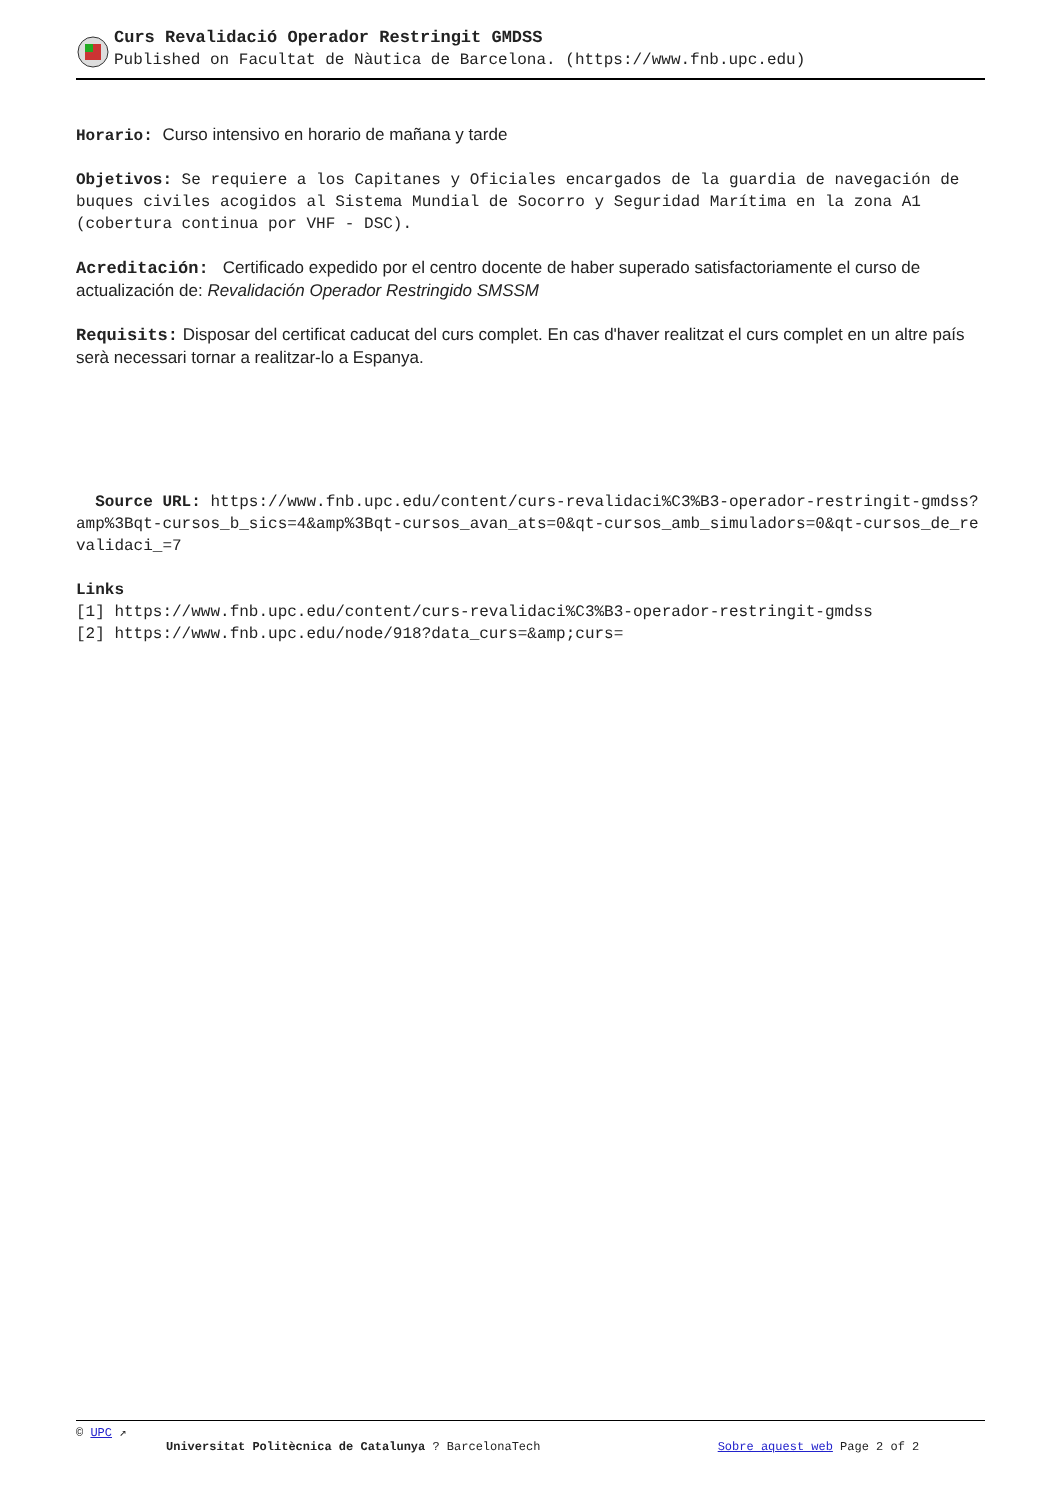Curs Revalidació Operador Restringit GMDSS
Published on Facultat de Nàutica de Barcelona. (https://www.fnb.upc.edu)
Horario: Curso intensivo en horario de mañana y tarde
Objetivos: Se requiere a los Capitanes y Oficiales encargados de la guardia de navegación de buques civiles acogidos al Sistema Mundial de Socorro y Seguridad Marítima en la zona A1 (cobertura continua por VHF - DSC).
Acreditación: Certificado expedido por el centro docente de haber superado satisfactoriamente el curso de actualización de: Revalidación Operador Restringido SMSSM
Requisits: Disposar del certificat caducat del curs complet. En cas d'haver realitzat el curs complet en un altre país serà necessari tornar a realitzar-lo a Espanya.
Source URL: https://www.fnb.upc.edu/content/curs-revalidaci%C3%B3-operador-restringit-gmdss?amp%3Bqt-cursos_b_sics=4&amp%3Bqt-cursos_avan_ats=0&qt-cursos_amb_simuladors=0&qt-cursos_de_revalidaci_=7
Links
[1] https://www.fnb.upc.edu/content/curs-revalidaci%C3%B3-operador-restringit-gmdss
[2] https://www.fnb.upc.edu/node/918?data_curs=&amp;curs=
© UPC ↗
Universitat Politècnica de Catalunya ? BarcelonaTech Sobre aquest web Page 2 of 2